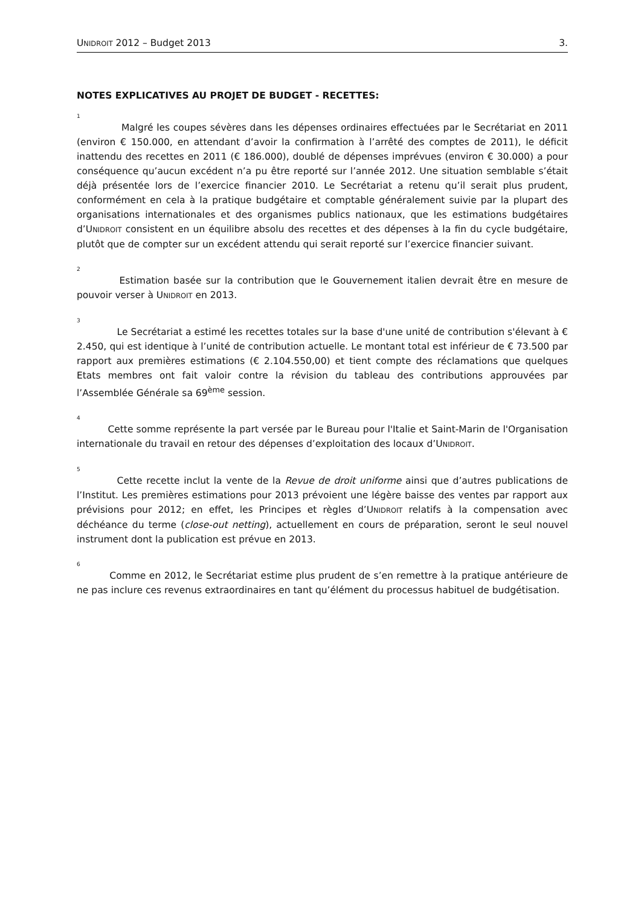UNIDROIT 2012 – Budget 2013 3.
NOTES EXPLICATIVES AU PROJET DE BUDGET - RECETTES:
1
Malgré les coupes sévères dans les dépenses ordinaires effectuées par le Secrétariat en 2011 (environ € 150.000, en attendant d’avoir la confirmation à l’arrêté des comptes de 2011), le déficit inattendu des recettes en 2011 (€ 186.000), doublé de dépenses imprévues (environ € 30.000) a pour conséquence qu’aucun excédent n’a pu être reporté sur l’année 2012. Une situation semblable s’était déjà présentée lors de l’exercice financier 2010. Le Secrétariat a retenu qu’il serait plus prudent, conformément en cela à la pratique budgétaire et comptable généralement suivie par la plupart des organisations internationales et des organismes publics nationaux, que les estimations budgétaires d’UNIDROIT consistent en un équilibre absolu des recettes et des dépenses à la fin du cycle budgétaire, plutôt que de compter sur un excédent attendu qui serait reporté sur l’exercice financier suivant.
2
Estimation basée sur la contribution que le Gouvernement italien devrait être en mesure de pouvoir verser à UNIDROIT en 2013.
3
Le Secrétariat a estimé les recettes totales sur la base d'une unité de contribution s'élevant à € 2.450, qui est identique à l’unité de contribution actuelle. Le montant total est inférieur de € 73.500 par rapport aux premières estimations (€ 2.104.550,00) et tient compte des réclamations que quelques Etats membres ont fait valoir contre la révision du tableau des contributions approuvées par l’Assemblée Générale sa 69<sup>ème</sup> session.
4
Cette somme représente la part versée par le Bureau pour l'Italie et Saint-Marin de l'Organisation internationale du travail en retour des dépenses d’exploitation des locaux d’UNIDROIT.
5
Cette recette inclut la vente de la Revue de droit uniforme ainsi que d’autres publications de l’Institut. Les premières estimations pour 2013 prévoient une légère baisse des ventes par rapport aux prévisions pour 2012; en effet, les Principes et règles d’UNIDROIT relatifs à la compensation avec déchéance du terme (close-out netting), actuellement en cours de préparation, seront le seul nouvel instrument dont la publication est prévue en 2013.
6
Comme en 2012, le Secrétariat estime plus prudent de s’en remettre à la pratique antérieure de ne pas inclure ces revenus extraordinaires en tant qu’élément du processus habituel de budgétisation.